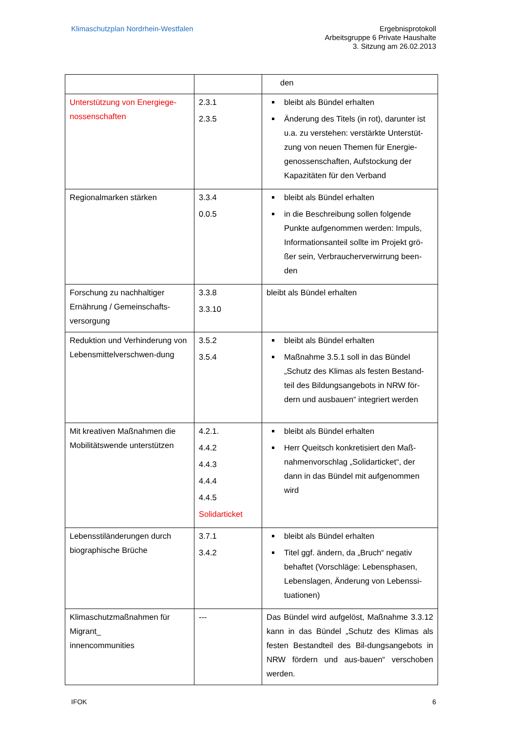Klimaschutzplan Nordrhein-Westfalen
Ergebnisprotokoll
Arbeitsgruppe 6 Private Haushalte
3. Sitzung am 26.02.2013
| | | den |
| Unterstützung von Energiege-nossenschaften | 2.3.1 2.3.5 | bleibt als Bündel erhalten Änderung des Titels (in rot), darunter ist u.a. zu verstehen: verstärkte Unterstüt-zung von neuen Themen für Energie-genossenschaften, Aufstockung der Kapazitäten für den Verband |
| Regionalmarken stärken | 3.3.4 0.0.5 | bleibt als Bündel erhalten in die Beschreibung sollen folgende Punkte aufgenommen werden: Impuls, Informationsanteil sollte im Projekt grö-ßer sein, Verbraucherverwirrung been-den |
| Forschung zu nachhaltiger Ernährung / Gemeinschafts-versorgung | 3.3.8 3.3.10 | bleibt als Bündel erhalten |
| Reduktion und Verhinderung von Lebensmittelverschwen-dung | 3.5.2 3.5.4 | bleibt als Bündel erhalten Maßnahme 3.5.1 soll in das Bündel „Schutz des Klimas als festen Bestand-teil des Bildungsangebots in NRW för-dern und ausbauen“ integriert werden |
| Mit kreativen Maßnahmen die Mobilitätswende unterstützen | 4.2.1. 4.4.2 4.4.3 4.4.4 4.4.5 Solidarticket | bleibt als Bündel erhalten Herr Queitsch konkretisiert den Maß-nahmenvorschlag „Solidarticket“, der dann in das Bündel mit aufgenommen wird |
| Lebensstiländerungen durch biographische Brüche | 3.7.1 3.4.2 | bleibt als Bündel erhalten Titel ggf. ändern, da „Bruch“ negativ behaftet (Vorschläge: Lebensphasen, Lebenslagen, Änderung von Lebenssi-tuationen) |
| Klimaschutzmaßnahmen für Migrant_ innencommunities | --- | Das Bündel wird aufgelöst, Maßnahme 3.3.12 kann in das Bündel „Schutz des Klimas als festen Bestandteil des Bil-dungsangebots in NRW fördern und aus-bauen“ verschoben werden. |
IFOK 6